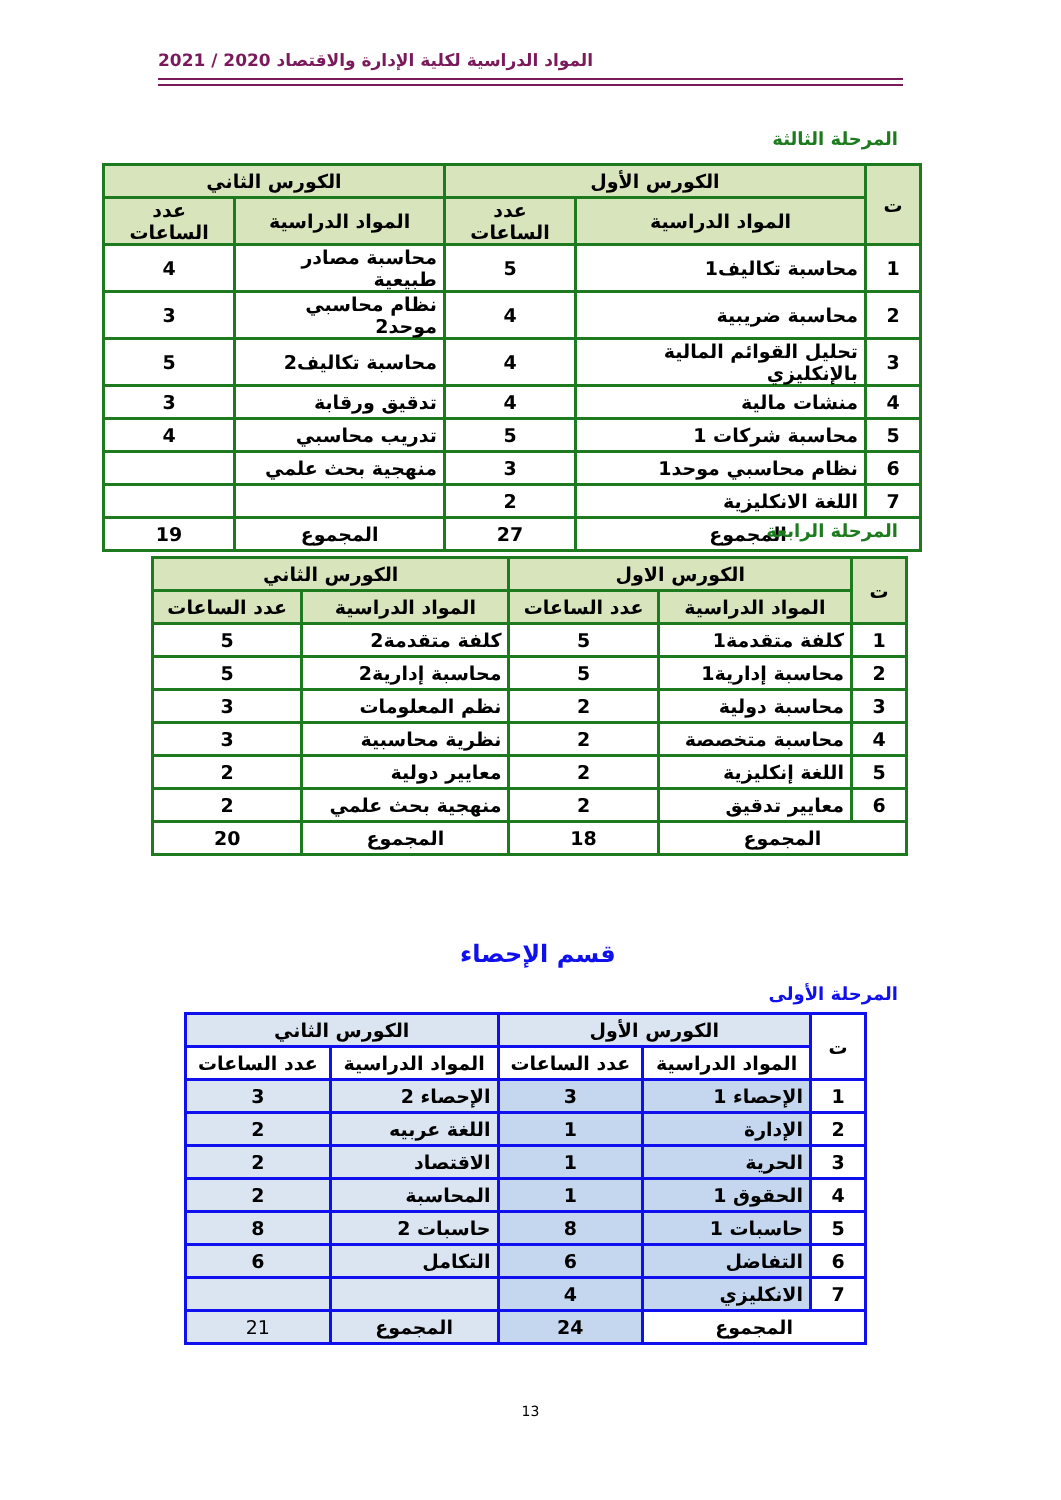2021 / 2020 المواد الدراسية لكلية الإدارة والاقتصاد
المرحلة الثالثة
| ت | الكورس الأول | | الكورس الثاني | |
| --- | --- | --- | --- | --- |
| | المواد الدراسية | عدد الساعات | المواد الدراسية | عدد الساعات |
| 1 | محاسبة تكاليف1 | 5 | محاسبة مصادر طبيعية | 4 |
| 2 | محاسبة ضريبية | 4 | نظام محاسبي موحد2 | 3 |
| 3 | تحليل القوائم المالية بالإنكليزي | 4 | محاسبة تكاليف2 | 5 |
| 4 | منشات مالية | 4 | تدقيق ورقابة | 3 |
| 5 | محاسبة شركات 1 | 5 | تدريب محاسبي | 4 |
| 6 | نظام محاسبي موحد1 | 3 | منهجية بحث علمي | |
| 7 | اللغة الانكليزية | 2 | | |
| المجموع | | 27 | المجموع | 19 |
المرحلة الرابعة
| ت | الكورس الاول | | الكورس الثاني | |
| --- | --- | --- | --- | --- |
| | المواد الدراسية | عدد الساعات | المواد الدراسية | عدد الساعات |
| 1 | كلفة متقدمة1 | 5 | كلفة متقدمة2 | 5 |
| 2 | محاسبة إدارية1 | 5 | محاسبة إدارية2 | 5 |
| 3 | محاسبة دولية | 2 | نظم المعلومات | 3 |
| 4 | محاسبة متخصصة | 2 | نظرية محاسبية | 3 |
| 5 | اللغة إنكليزية | 2 | معايير دولية | 2 |
| 6 | معايير تدقيق | 2 | منهجية بحث علمي | 2 |
| المجموع | | 18 | المجموع | 20 |
قسم الإحصاء
المرحلة الأولى
| ت | الكورس الأول | | الكورس الثاني | |
| --- | --- | --- | --- | --- |
| | المواد الدراسية | عدد الساعات | المواد الدراسية | عدد الساعات |
| 1 | الإحصاء 1 | 3 | الإحصاء 2 | 3 |
| 2 | الإدارة | 1 | اللغة عربيه | 2 |
| 3 | الحرية | 1 | الاقتصاد | 2 |
| 4 | الحقوق 1 | 1 | المحاسبة | 2 |
| 5 | حاسبات 1 | 8 | حاسبات 2 | 8 |
| 6 | التفاضل | 6 | التكامل | 6 |
| 7 | الانكليزي | 4 | | |
| المجموع | | 24 | المجموع | 21 |
13